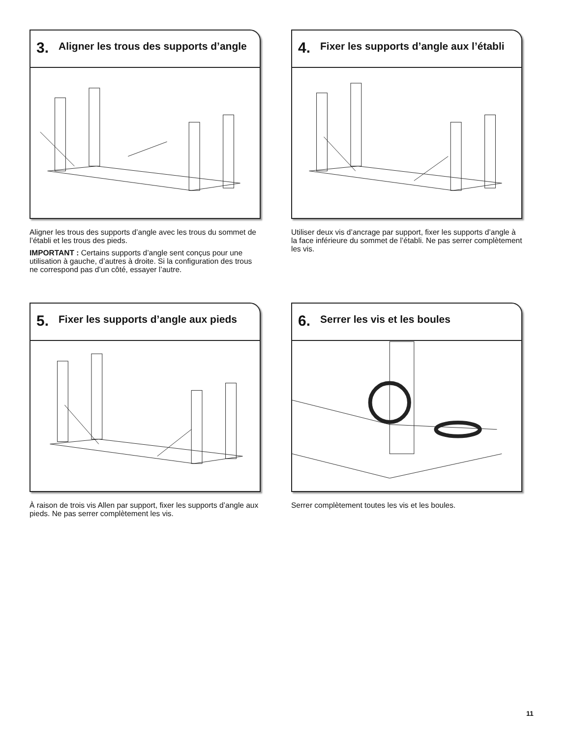3.
Aligner les trous des supports d’angle
Aligner les trous des supports d’angle avec les trous du sommet de l’établi et les trous des pieds.
IMPORTANT : Certains supports d’angle sent conçus pour une utilisation à gauche, d’autres à droite. Si la configuration des trous ne correspond pas d’un côté, essayer l’autre.
4.
Fixer les supports d’angle aux l’établi
Utiliser deux vis d’ancrage par support, fixer les supports d’angle à la face inférieure du sommet de l’établi. Ne pas serrer complètement les vis.
5.
Fixer les supports d’angle aux pieds
À raison de trois vis Allen par support, fixer les supports d’angle aux pieds. Ne pas serrer complètement les vis.
6.
Serrer les vis et les boules
Serrer complètement toutes les vis et les boules.
11